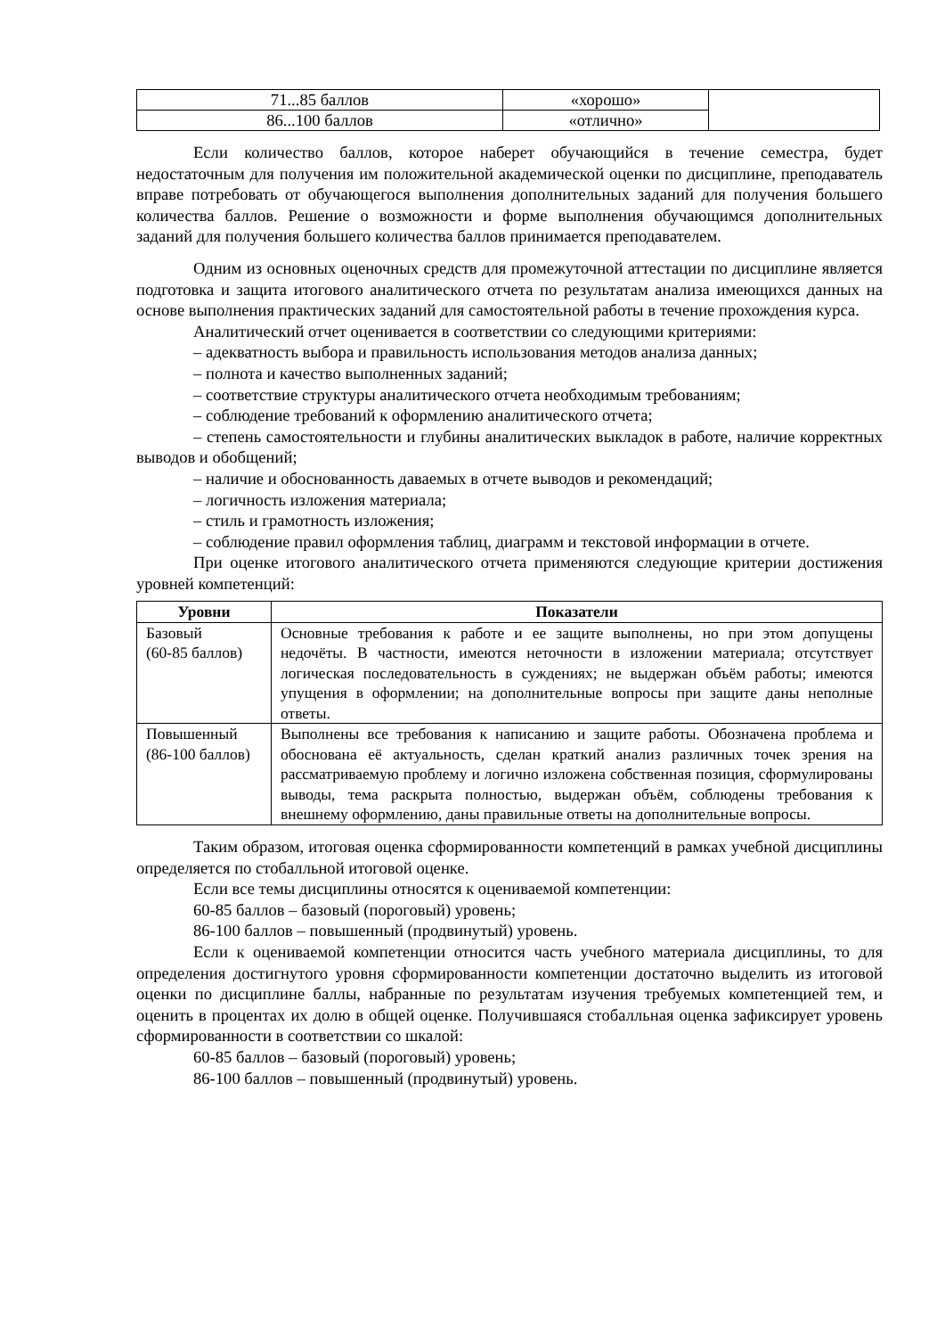| 71...85 баллов | «хорошо» | |
| 86...100 баллов | «отлично» | |
Если количество баллов, которое наберет обучающийся в течение семестра, будет недостаточным для получения им положительной академической оценки по дисциплине, преподаватель вправе потребовать от обучающегося выполнения дополнительных заданий для получения большего количества баллов. Решение о возможности и форме выполнения обучающимся дополнительных заданий для получения большего количества баллов принимается преподавателем.
Одним из основных оценочных средств для промежуточной аттестации по дисциплине является подготовка и защита итогового аналитического отчета по результатам анализа имеющихся данных на основе выполнения практических заданий для самостоятельной работы в течение прохождения курса.
Аналитический отчет оценивается в соответствии со следующими критериями:
– адекватность выбора и правильность использования методов анализа данных;
– полнота и качество выполненных заданий;
– соответствие структуры аналитического отчета необходимым требованиям;
– соблюдение требований к оформлению аналитического отчета;
– степень самостоятельности и глубины аналитических выкладок в работе, наличие корректных выводов и обобщений;
– наличие и обоснованность даваемых в отчете выводов и рекомендаций;
– логичность изложения материала;
– стиль и грамотность изложения;
– соблюдение правил оформления таблиц, диаграмм и текстовой информации в отчете.
При оценке итогового аналитического отчета применяются следующие критерии достижения уровней компетенций:
| Уровни | Показатели |
| --- | --- |
| Базовый (60-85 баллов) | Основные требования к работе и ее защите выполнены, но при этом допущены недочёты. В частности, имеются неточности в изложении материала; отсутствует логическая последовательность в суждениях; не выдержан объём работы; имеются упущения в оформлении; на дополнительные вопросы при защите даны неполные ответы. |
| Повышенный (86-100 баллов) | Выполнены все требования к написанию и защите работы. Обозначена проблема и обоснована её актуальность, сделан краткий анализ различных точек зрения на рассматриваемую проблему и логично изложена собственная позиция, сформулированы выводы, тема раскрыта полностью, выдержан объём, соблюдены требования к внешнему оформлению, даны правильные ответы на дополнительные вопросы. |
Таким образом, итоговая оценка сформированности компетенций в рамках учебной дисциплины определяется по стобалльной итоговой оценке.
Если все темы дисциплины относятся к оцениваемой компетенции:
60-85 баллов – базовый (пороговый) уровень;
86-100 баллов – повышенный (продвинутый) уровень.
Если к оцениваемой компетенции относится часть учебного материала дисциплины, то для определения достигнутого уровня сформированности компетенции достаточно выделить из итоговой оценки по дисциплине баллы, набранные по результатам изучения требуемых компетенцией тем, и оценить в процентах их долю в общей оценке. Получившаяся стобалльная оценка зафиксирует уровень сформированности в соответствии со шкалой:
60-85 баллов – базовый (пороговый) уровень;
86-100 баллов – повышенный (продвинутый) уровень.